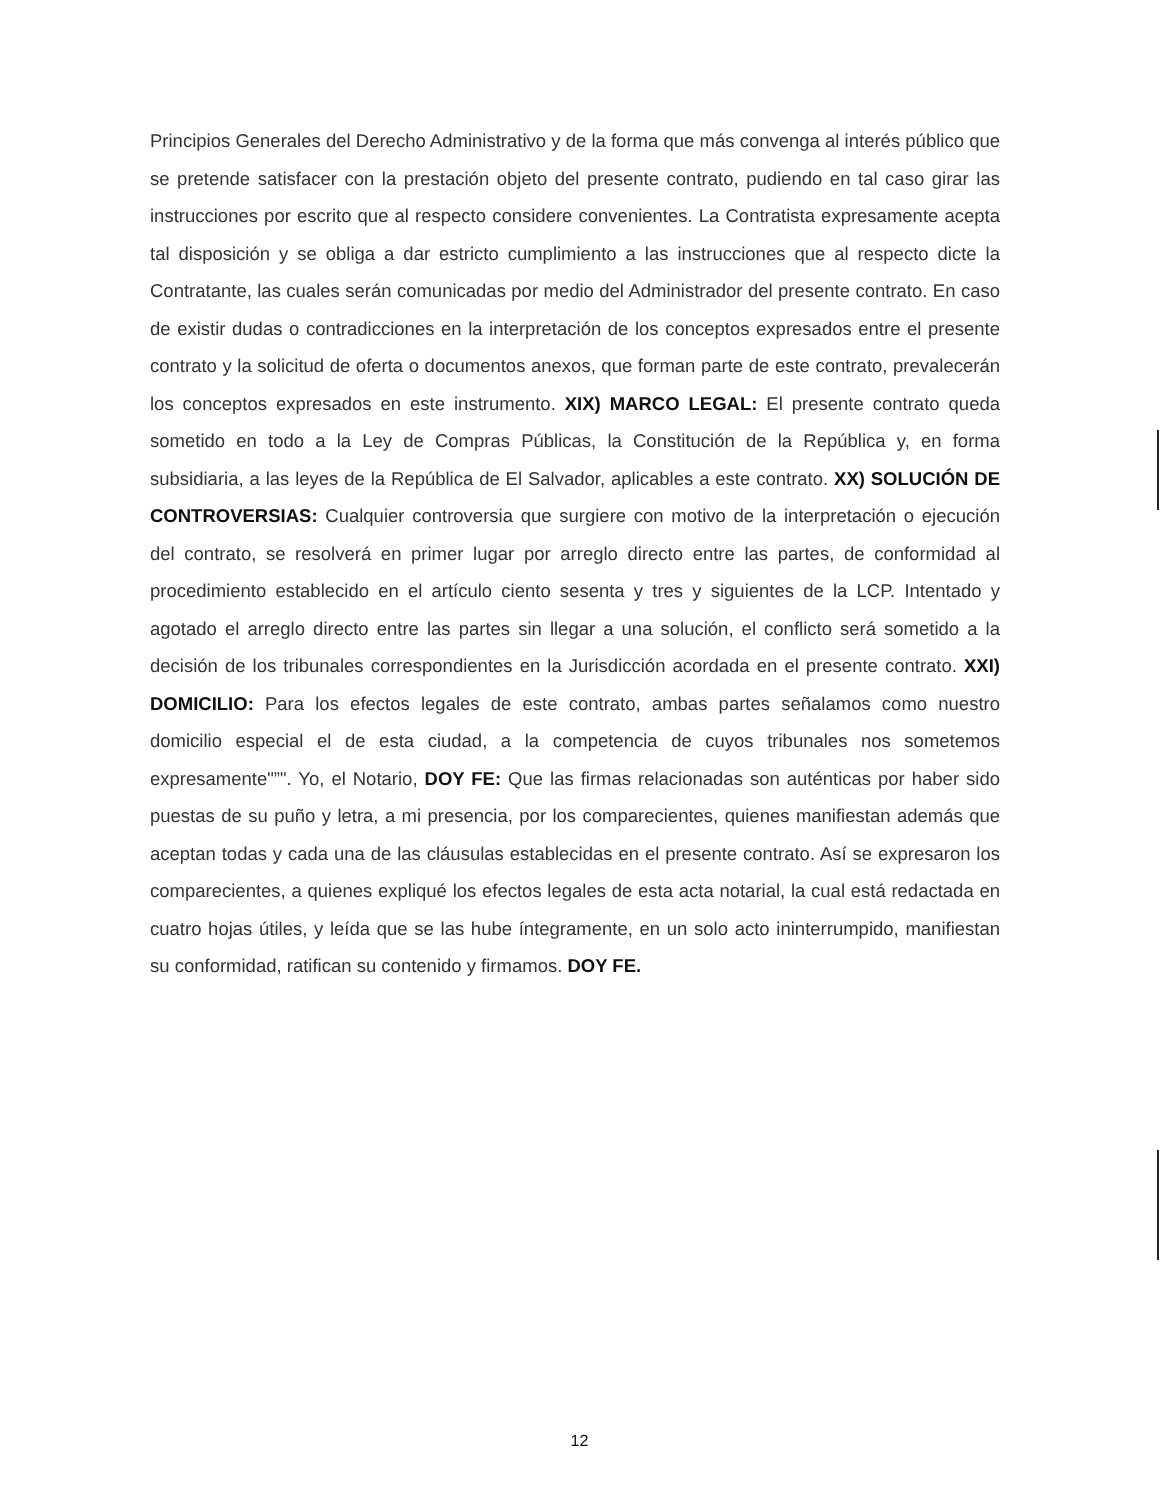Principios Generales del Derecho Administrativo y de la forma que más convenga al interés público que se pretende satisfacer con la prestación objeto del presente contrato, pudiendo en tal caso girar las instrucciones por escrito que al respecto considere convenientes. La Contratista expresamente acepta tal disposición y se obliga a dar estricto cumplimiento a las instrucciones que al respecto dicte la Contratante, las cuales serán comunicadas por medio del Administrador del presente contrato. En caso de existir dudas o contradicciones en la interpretación de los conceptos expresados entre el presente contrato y la solicitud de oferta o documentos anexos, que forman parte de este contrato, prevalecerán los conceptos expresados en este instrumento. XIX) MARCO LEGAL: El presente contrato queda sometido en todo a la Ley de Compras Públicas, la Constitución de la República y, en forma subsidiaria, a las leyes de la República de El Salvador, aplicables a este contrato. XX) SOLUCIÓN DE CONTROVERSIAS: Cualquier controversia que surgiere con motivo de la interpretación o ejecución del contrato, se resolverá en primer lugar por arreglo directo entre las partes, de conformidad al procedimiento establecido en el artículo ciento sesenta y tres y siguientes de la LCP. Intentado y agotado el arreglo directo entre las partes sin llegar a una solución, el conflicto será sometido a la decisión de los tribunales correspondientes en la Jurisdicción acordada en el presente contrato. XXI) DOMICILIO: Para los efectos legales de este contrato, ambas partes señalamos como nuestro domicilio especial el de esta ciudad, a la competencia de cuyos tribunales nos sometemos expresamente"”". Yo, el Notario, DOY FE: Que las firmas relacionadas son auténticas por haber sido puestas de su puño y letra, a mi presencia, por los comparecientes, quienes manifiestan además que aceptan todas y cada una de las cláusulas establecidas en el presente contrato. Así se expresaron los comparecientes, a quienes expliqué los efectos legales de esta acta notarial, la cual está redactada en cuatro hojas útiles, y leída que se las hube íntegramente, en un solo acto ininterrumpido, manifiestan su conformidad, ratifican su contenido y firmamos. DOY FE.
12